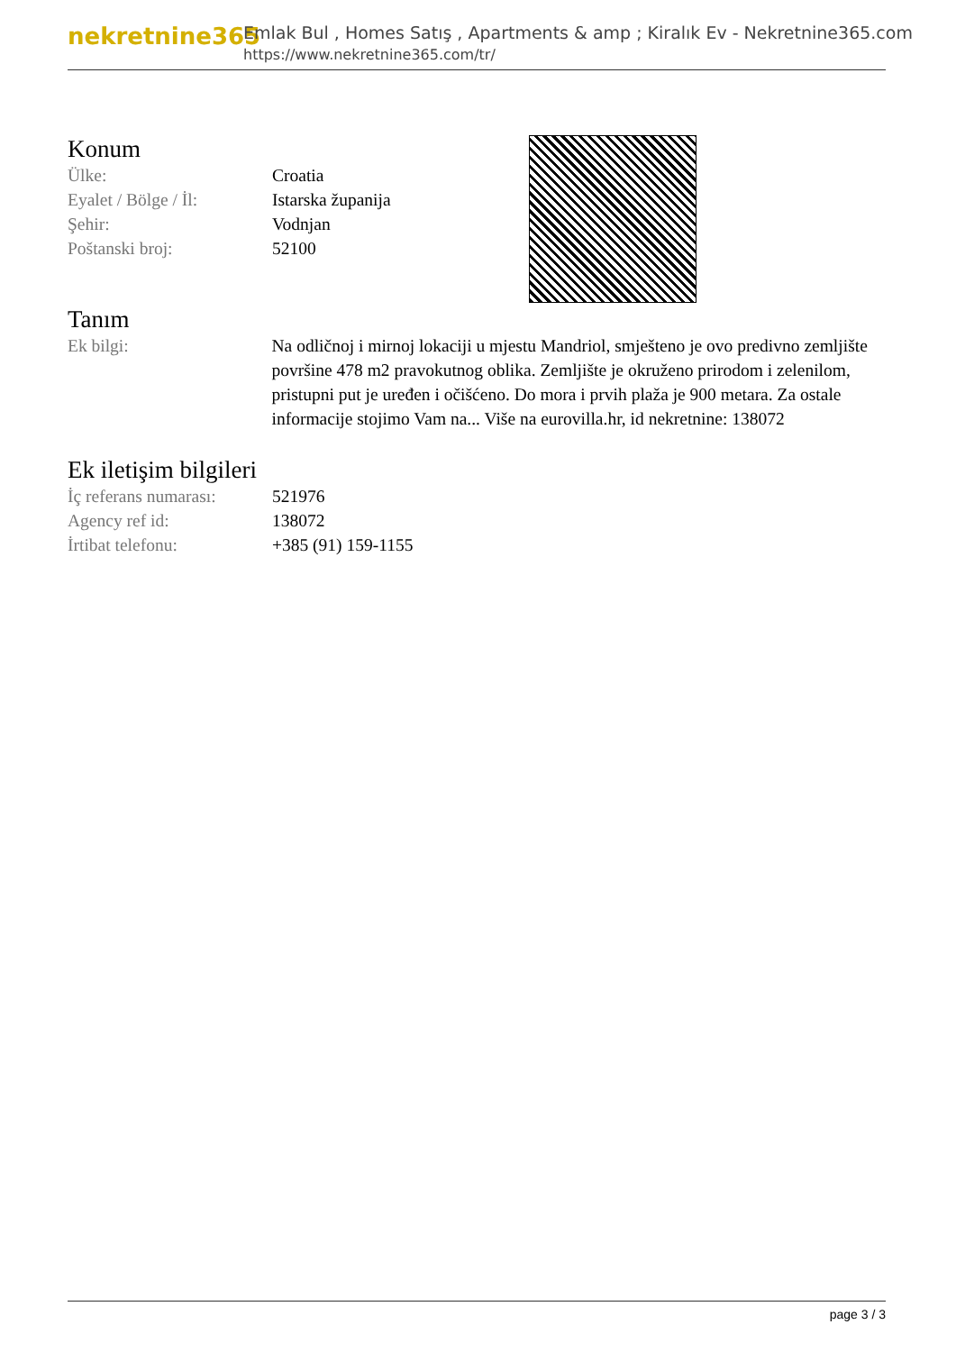nekretnine365
Emlak Bul , Homes Satış , Apartments & amp ; Kiralık Ev - Nekretnine365.com
https://www.nekretnine365.com/tr/
Konum
| Ülke: | Croatia |
| Eyalet / Bölge / İl: | Istarska županija |
| Şehir: | Vodnjan |
| Poštanski broj: | 52100 |
Tanım
| Ek bilgi: | Na odličnoj i mirnoj lokaciji u mjestu Mandriol, smješteno je ovo predivno zemljište površine 478 m2 pravokutnog oblika. Zemljište je okruženo prirodom i zelenilom, pristupni put je uređen i očišćeno. Do mora i prvih plaža je 900 metara. Za ostale informacije stojimo Vam na... Više na eurovilla.hr, id nekretnine: 138072 |
Ek iletişim bilgileri
| İç referans numarası: | 521976 |
| Agency ref id: | 138072 |
| İrtibat telefonu: | +385 (91) 159-1155 |
page 3 / 3